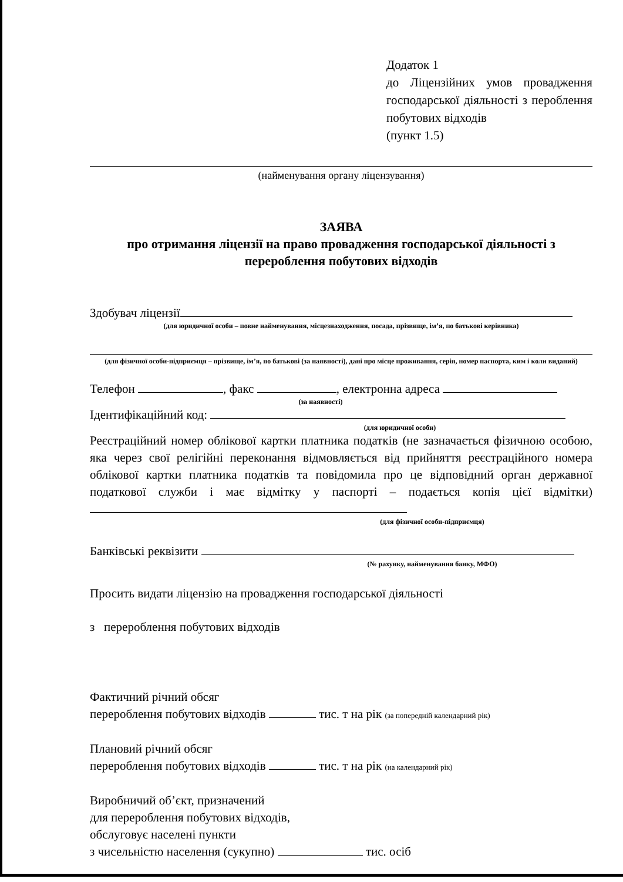Додаток 1
до Ліцензійних умов провадження господарської діяльності з пероблення побутових відходів
(пункт 1.5)
(найменування органу ліцензування)
ЗАЯВА
про отримання ліцензії на право провадження господарської діяльності з
перероблення побутових відходів
Здобувач ліцензії
(для юридичної особи – повне найменування, місцезнаходження, посада, прізвище, ім’я, по батькові керівника)
(для фізичної особи-підприємця – прізвище, ім’я, по батькові (за наявності), дані про місце проживання, серія, номер паспорта, ким і коли виданий)
Телефон , факс , електронна адреса
(за наявності)
Ідентифікаційний код:
(для юридичної особи)
Реєстраційний номер облікової картки платника податків (не зазначається фізичною особою, яка через свої релігійні переконання відмовляється від прийняття реєстраційного номера облікової картки платника податків та повідомила про це відповідний орган державної податкової служби і має відмітку у паспорті – подається копія цієї відмітки)
(для фізичної особи-підприємця)
Банківські реквізити
(№ рахунку, найменування банку, МФО)
Просить видати ліцензію на провадження господарської діяльності
з перероблення побутових відходів
Фактичний річний обсяг
перероблення побутових відходів тис. т на рік (за попередній календарний рік)
Плановий річний обсяг
перероблення побутових відходів тис. т на рік (на календарний рік)
Виробничий об’єкт, призначений
для перероблення побутових відходів,
обслуговує населені пункти
з чисельністю населення (сукупно) тис. осіб